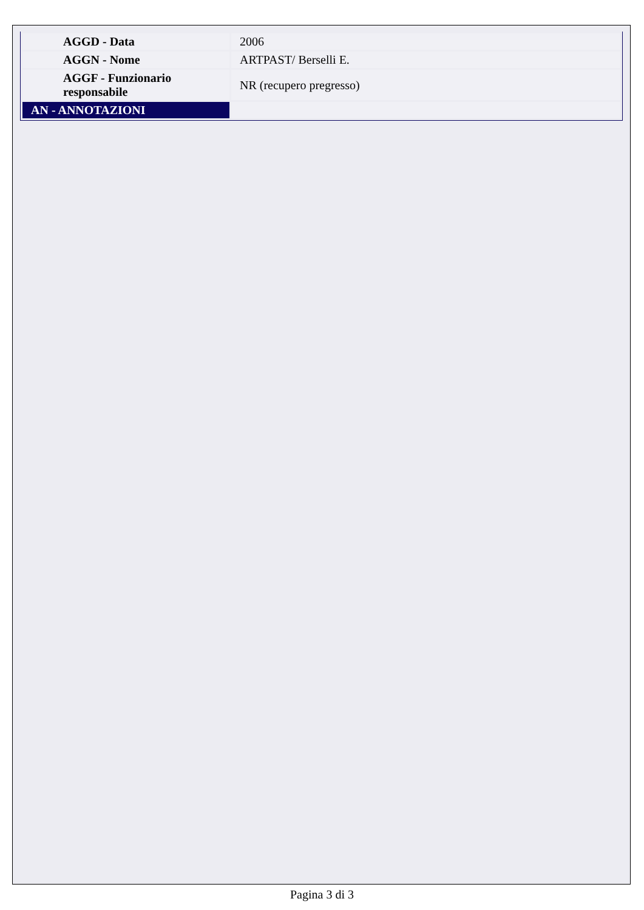| AGGD - Data | 2006 |
| AGGN - Nome | ARTPAST/ Berselli E. |
| AGGF - Funzionario responsabile | NR (recupero pregresso) |
| AN - ANNOTAZIONI | |
Pagina 3 di 3